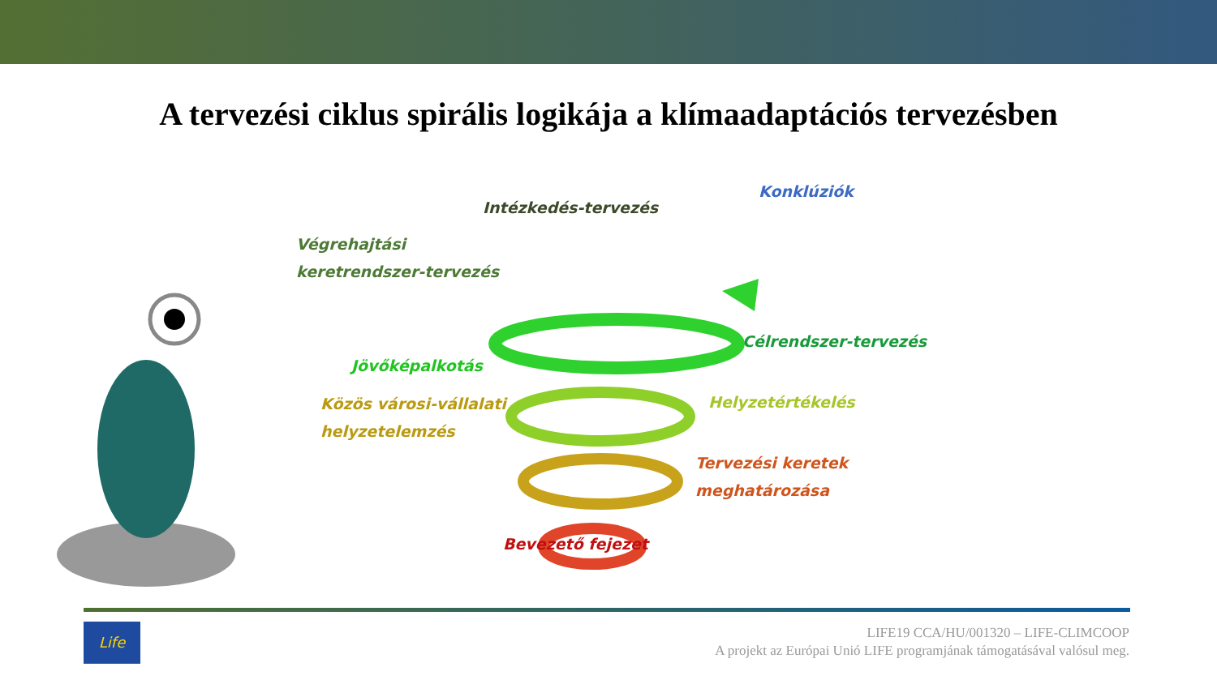A tervezési ciklus spirális logikája a klímaadaptációs tervezésben
Konklúziók
Intézkedés-tervezés
Végrehajtási
keretrendszer-tervezés
Célrendszer-tervezés
Jövőképalkotás
Helyzetértékelés
Közös városi-vállalati
helyzetelemzés
Tervezési keretek
meghatározása
Bevezető fejezet
Life
LIFE19 CCA/HU/001320 – LIFE-CLIMCOOP
A projekt az Európai Unió LIFE programjának támogatásával valósul meg.